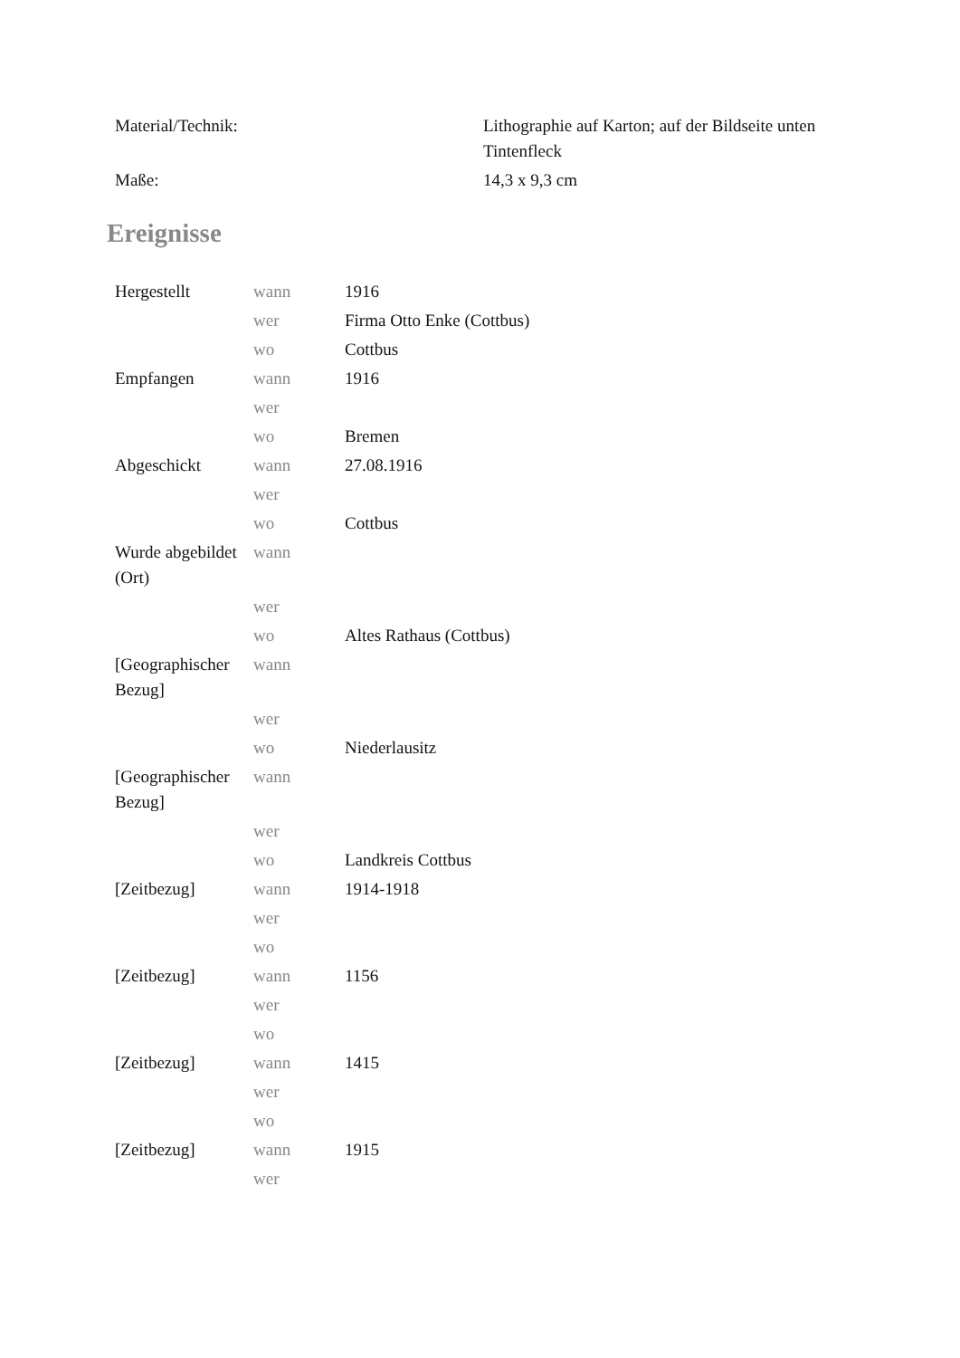| Material/Technik: | Lithographie auf Karton; auf der Bildseite unten Tintenfleck |
| Maße: | 14,3 x 9,3 cm |
Ereignisse
| Hergestellt | wann | 1916 |
| | wer | Firma Otto Enke (Cottbus) |
| | wo | Cottbus |
| Empfangen | wann | 1916 |
| | wer | |
| | wo | Bremen |
| Abgeschickt | wann | 27.08.1916 |
| | wer | |
| | wo | Cottbus |
| Wurde abgebildet (Ort) | wann | |
| | wer | |
| | wo | Altes Rathaus (Cottbus) |
| [Geographischer Bezug] | wann | |
| | wer | |
| | wo | Niederlausitz |
| [Geographischer Bezug] | wann | |
| | wer | |
| | wo | Landkreis Cottbus |
| [Zeitbezug] | wann | 1914-1918 |
| | wer | |
| | wo | |
| [Zeitbezug] | wann | 1156 |
| | wer | |
| | wo | |
| [Zeitbezug] | wann | 1415 |
| | wer | |
| | wo | |
| [Zeitbezug] | wann | 1915 |
| | wer | |